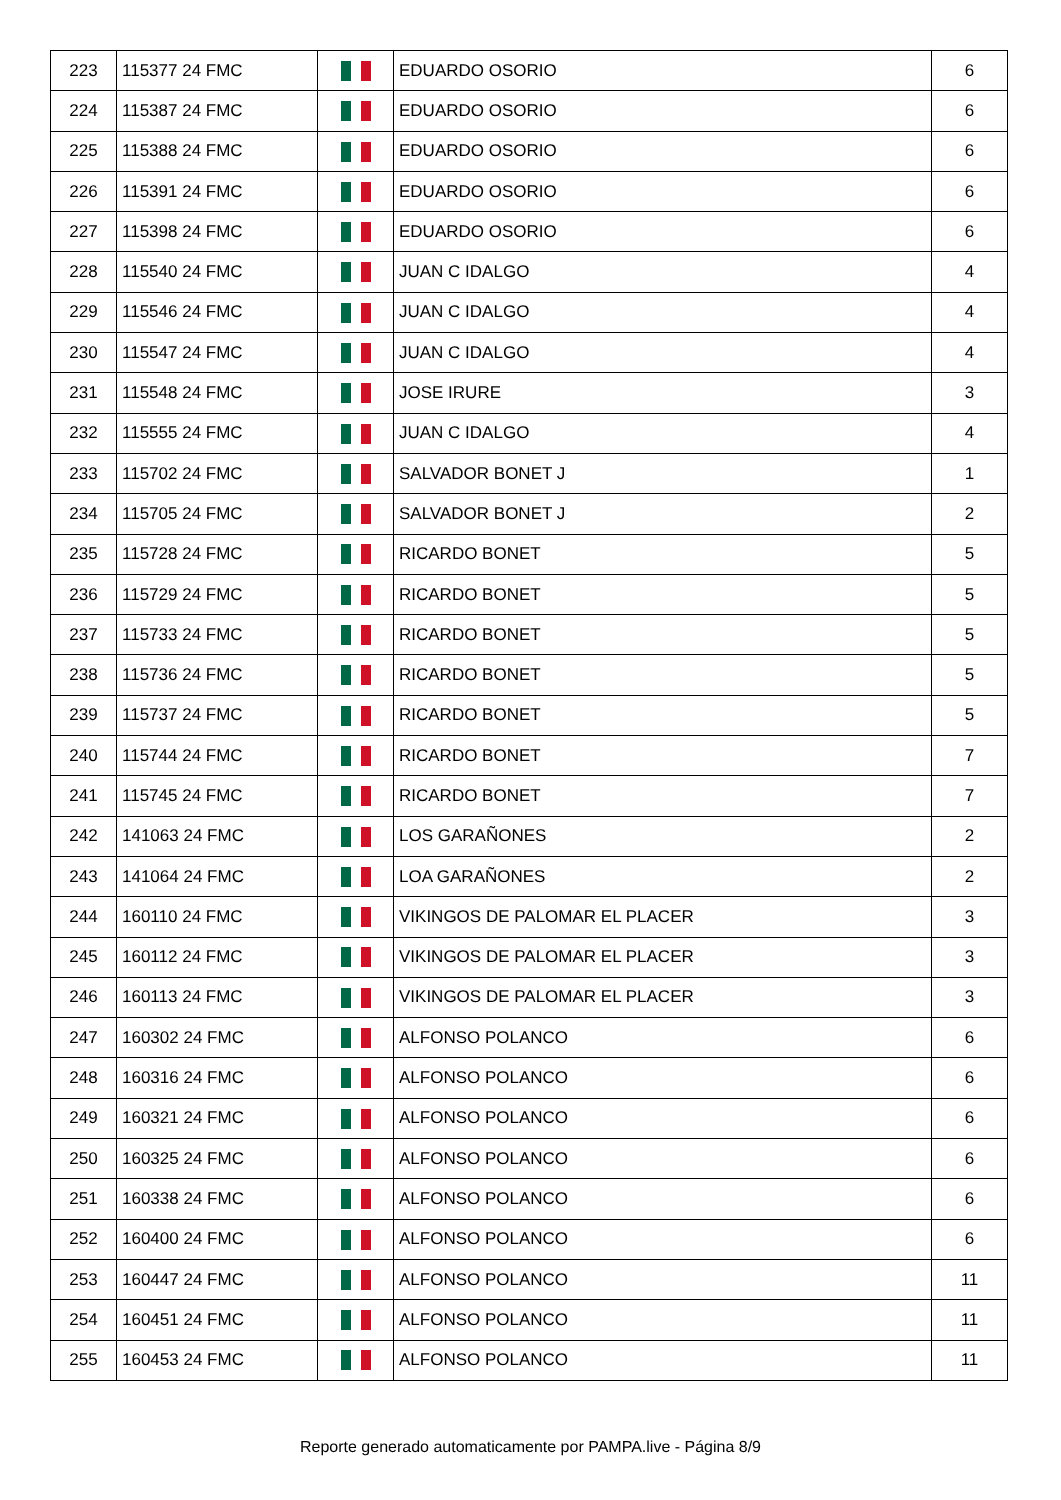| 223 | 115377 24 FMC | | EDUARDO OSORIO | 6 |
| 224 | 115387 24 FMC | | EDUARDO OSORIO | 6 |
| 225 | 115388 24 FMC | | EDUARDO OSORIO | 6 |
| 226 | 115391 24 FMC | | EDUARDO OSORIO | 6 |
| 227 | 115398 24 FMC | | EDUARDO OSORIO | 6 |
| 228 | 115540 24 FMC | | JUAN C IDALGO | 4 |
| 229 | 115546 24 FMC | | JUAN C IDALGO | 4 |
| 230 | 115547 24 FMC | | JUAN C IDALGO | 4 |
| 231 | 115548 24 FMC | | JOSE IRURE | 3 |
| 232 | 115555 24 FMC | | JUAN C IDALGO | 4 |
| 233 | 115702 24 FMC | | SALVADOR BONET J | 1 |
| 234 | 115705 24 FMC | | SALVADOR BONET J | 2 |
| 235 | 115728 24 FMC | | RICARDO BONET | 5 |
| 236 | 115729 24 FMC | | RICARDO BONET | 5 |
| 237 | 115733 24 FMC | | RICARDO BONET | 5 |
| 238 | 115736 24 FMC | | RICARDO BONET | 5 |
| 239 | 115737 24 FMC | | RICARDO BONET | 5 |
| 240 | 115744 24 FMC | | RICARDO BONET | 7 |
| 241 | 115745 24 FMC | | RICARDO BONET | 7 |
| 242 | 141063 24 FMC | | LOS GARAÑONES | 2 |
| 243 | 141064 24 FMC | | LOA GARAÑONES | 2 |
| 244 | 160110 24 FMC | | VIKINGOS DE PALOMAR EL PLACER | 3 |
| 245 | 160112 24 FMC | | VIKINGOS DE PALOMAR EL PLACER | 3 |
| 246 | 160113 24 FMC | | VIKINGOS DE PALOMAR EL PLACER | 3 |
| 247 | 160302 24 FMC | | ALFONSO POLANCO | 6 |
| 248 | 160316 24 FMC | | ALFONSO POLANCO | 6 |
| 249 | 160321 24 FMC | | ALFONSO POLANCO | 6 |
| 250 | 160325 24 FMC | | ALFONSO POLANCO | 6 |
| 251 | 160338 24 FMC | | ALFONSO POLANCO | 6 |
| 252 | 160400 24 FMC | | ALFONSO POLANCO | 6 |
| 253 | 160447 24 FMC | | ALFONSO POLANCO | 11 |
| 254 | 160451 24 FMC | | ALFONSO POLANCO | 11 |
| 255 | 160453 24 FMC | | ALFONSO POLANCO | 11 |
Reporte generado automaticamente por PAMPA.live - Página 8/9